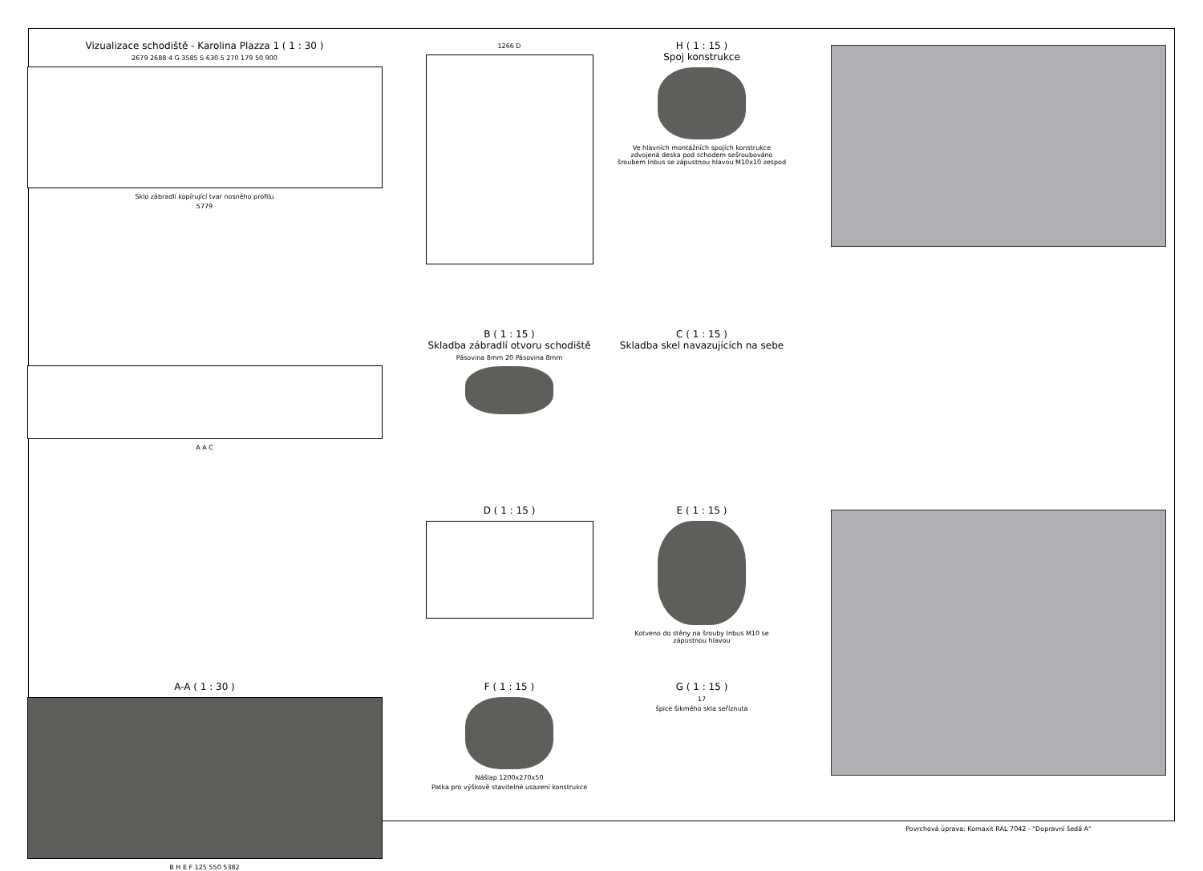Vizualizace schodiště - Karolina Plazza 1 ( 1 : 30 )
2679 2688 4 G 3585 5 630 5 270 179 50 900
Sklo zábradlí kopírující tvar nosného profilu
5779
1266 D
H ( 1 : 15 )
Spoj konstrukce
Ve hlavních montážních spojích konstrukce zdvojená deska pod schodem sešroubováno šroubem Inbus se zápustnou hlavou M10x10 zespod
A A C
B ( 1 : 15 )
Skladba zábradlí otvoru schodiště
Pásovina 8mm 20 Pásovina 8mm
C ( 1 : 15 )
Skladba skel navazujících na sebe
D ( 1 : 15 )
E ( 1 : 15 )
Kotveno do stěny na šrouby Inbus M10 se zápustnou hlavou
A-A ( 1 : 30 )
B H E F 125 550 5382
F ( 1 : 15 )
Nášlap 1200x270x50
Patka pro výškově stavitelné usazení konstrukce
G ( 1 : 15 )
17
špice šikmého skla seříznuta
Povrchová úprava: Komaxit RAL 7042 - "Dopravní šedá A"